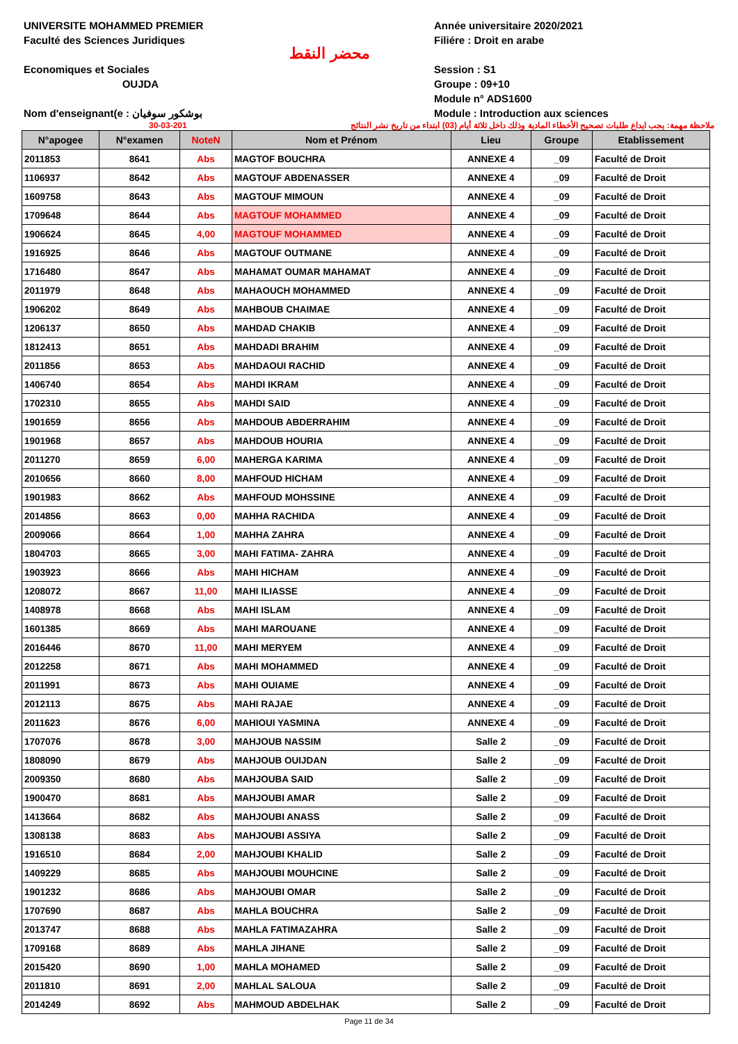UNIVERSITE MOHAMMED PREMIER
Faculté des Sciences Juridiques
Economiques et Sociales
OUJDA
Nom d'enseignant(e : بوشكور سوفيان
محضر النقط
Année universitaire 2020/2021
Filiére : Droit en arabe
Session : S1
Groupe : 09+10
Module n° ADS1600
Module : Introduction aux sciences
30-03-201 ملاحظة مهمة: يجب ايداع طلبات تصحيح الأخطاء المادية وذلك داخل ثلاثة أيام (03) ابتداء من تاريخ نشر النتائج
| N°apogee | N°examen | NoteN | Nom et Prénom | Lieu | Groupe | Etablissement |
| --- | --- | --- | --- | --- | --- | --- |
| 2011853 | 8641 | Abs | MAGTOF BOUCHRA | ANNEXE 4 | _09 | Faculté de Droit |
| 1106937 | 8642 | Abs | MAGTOUF ABDENASSER | ANNEXE 4 | _09 | Faculté de Droit |
| 1609758 | 8643 | Abs | MAGTOUF MIMOUN | ANNEXE 4 | _09 | Faculté de Droit |
| 1709648 | 8644 | Abs | MAGTOUF MOHAMMED | ANNEXE 4 | _09 | Faculté de Droit |
| 1906624 | 8645 | 4,00 | MAGTOUF MOHAMMED | ANNEXE 4 | _09 | Faculté de Droit |
| 1916925 | 8646 | Abs | MAGTOUF OUTMANE | ANNEXE 4 | _09 | Faculté de Droit |
| 1716480 | 8647 | Abs | MAHAMAT OUMAR MAHAMAT | ANNEXE 4 | _09 | Faculté de Droit |
| 2011979 | 8648 | Abs | MAHAOUCH MOHAMMED | ANNEXE 4 | _09 | Faculté de Droit |
| 1906202 | 8649 | Abs | MAHBOUB CHAIMAE | ANNEXE 4 | _09 | Faculté de Droit |
| 1206137 | 8650 | Abs | MAHDAD CHAKIB | ANNEXE 4 | _09 | Faculté de Droit |
| 1812413 | 8651 | Abs | MAHDADI BRAHIM | ANNEXE 4 | _09 | Faculté de Droit |
| 2011856 | 8653 | Abs | MAHDAOUI RACHID | ANNEXE 4 | _09 | Faculté de Droit |
| 1406740 | 8654 | Abs | MAHDI IKRAM | ANNEXE 4 | _09 | Faculté de Droit |
| 1702310 | 8655 | Abs | MAHDI SAID | ANNEXE 4 | _09 | Faculté de Droit |
| 1901659 | 8656 | Abs | MAHDOUB ABDERRAHIM | ANNEXE 4 | _09 | Faculté de Droit |
| 1901968 | 8657 | Abs | MAHDOUB HOURIA | ANNEXE 4 | _09 | Faculté de Droit |
| 2011270 | 8659 | 6,00 | MAHERGA KARIMA | ANNEXE 4 | _09 | Faculté de Droit |
| 2010656 | 8660 | 8,00 | MAHFOUD HICHAM | ANNEXE 4 | _09 | Faculté de Droit |
| 1901983 | 8662 | Abs | MAHFOUD MOHSSINE | ANNEXE 4 | _09 | Faculté de Droit |
| 2014856 | 8663 | 0,00 | MAHHA RACHIDA | ANNEXE 4 | _09 | Faculté de Droit |
| 2009066 | 8664 | 1,00 | MAHHA ZAHRA | ANNEXE 4 | _09 | Faculté de Droit |
| 1804703 | 8665 | 3,00 | MAHI FATIMA- ZAHRA | ANNEXE 4 | _09 | Faculté de Droit |
| 1903923 | 8666 | Abs | MAHI HICHAM | ANNEXE 4 | _09 | Faculté de Droit |
| 1208072 | 8667 | 11,00 | MAHI ILIASSE | ANNEXE 4 | _09 | Faculté de Droit |
| 1408978 | 8668 | Abs | MAHI ISLAM | ANNEXE 4 | _09 | Faculté de Droit |
| 1601385 | 8669 | Abs | MAHI MAROUANE | ANNEXE 4 | _09 | Faculté de Droit |
| 2016446 | 8670 | 11,00 | MAHI MERYEM | ANNEXE 4 | _09 | Faculté de Droit |
| 2012258 | 8671 | Abs | MAHI MOHAMMED | ANNEXE 4 | _09 | Faculté de Droit |
| 2011991 | 8673 | Abs | MAHI OUIAME | ANNEXE 4 | _09 | Faculté de Droit |
| 2012113 | 8675 | Abs | MAHI RAJAE | ANNEXE 4 | _09 | Faculté de Droit |
| 2011623 | 8676 | 6,00 | MAHIOUI YASMINA | ANNEXE 4 | _09 | Faculté de Droit |
| 1707076 | 8678 | 3,00 | MAHJOUB NASSIM | Salle 2 | _09 | Faculté de Droit |
| 1808090 | 8679 | Abs | MAHJOUB OUIJDAN | Salle 2 | _09 | Faculté de Droit |
| 2009350 | 8680 | Abs | MAHJOUBA SAID | Salle 2 | _09 | Faculté de Droit |
| 1900470 | 8681 | Abs | MAHJOUBI AMAR | Salle 2 | _09 | Faculté de Droit |
| 1413664 | 8682 | Abs | MAHJOUBI ANASS | Salle 2 | _09 | Faculté de Droit |
| 1308138 | 8683 | Abs | MAHJOUBI ASSIYA | Salle 2 | _09 | Faculté de Droit |
| 1916510 | 8684 | 2,00 | MAHJOUBI KHALID | Salle 2 | _09 | Faculté de Droit |
| 1409229 | 8685 | Abs | MAHJOUBI MOUHCINE | Salle 2 | _09 | Faculté de Droit |
| 1901232 | 8686 | Abs | MAHJOUBI OMAR | Salle 2 | _09 | Faculté de Droit |
| 1707690 | 8687 | Abs | MAHLA BOUCHRA | Salle 2 | _09 | Faculté de Droit |
| 2013747 | 8688 | Abs | MAHLA FATIMAZAHRA | Salle 2 | _09 | Faculté de Droit |
| 1709168 | 8689 | Abs | MAHLA JIHANE | Salle 2 | _09 | Faculté de Droit |
| 2015420 | 8690 | 1,00 | MAHLA MOHAMED | Salle 2 | _09 | Faculté de Droit |
| 2011810 | 8691 | 2,00 | MAHLAL SALOUA | Salle 2 | _09 | Faculté de Droit |
| 2014249 | 8692 | Abs | MAHMOUD ABDELHAK | Salle 2 | _09 | Faculté de Droit |
Page 11 de 34